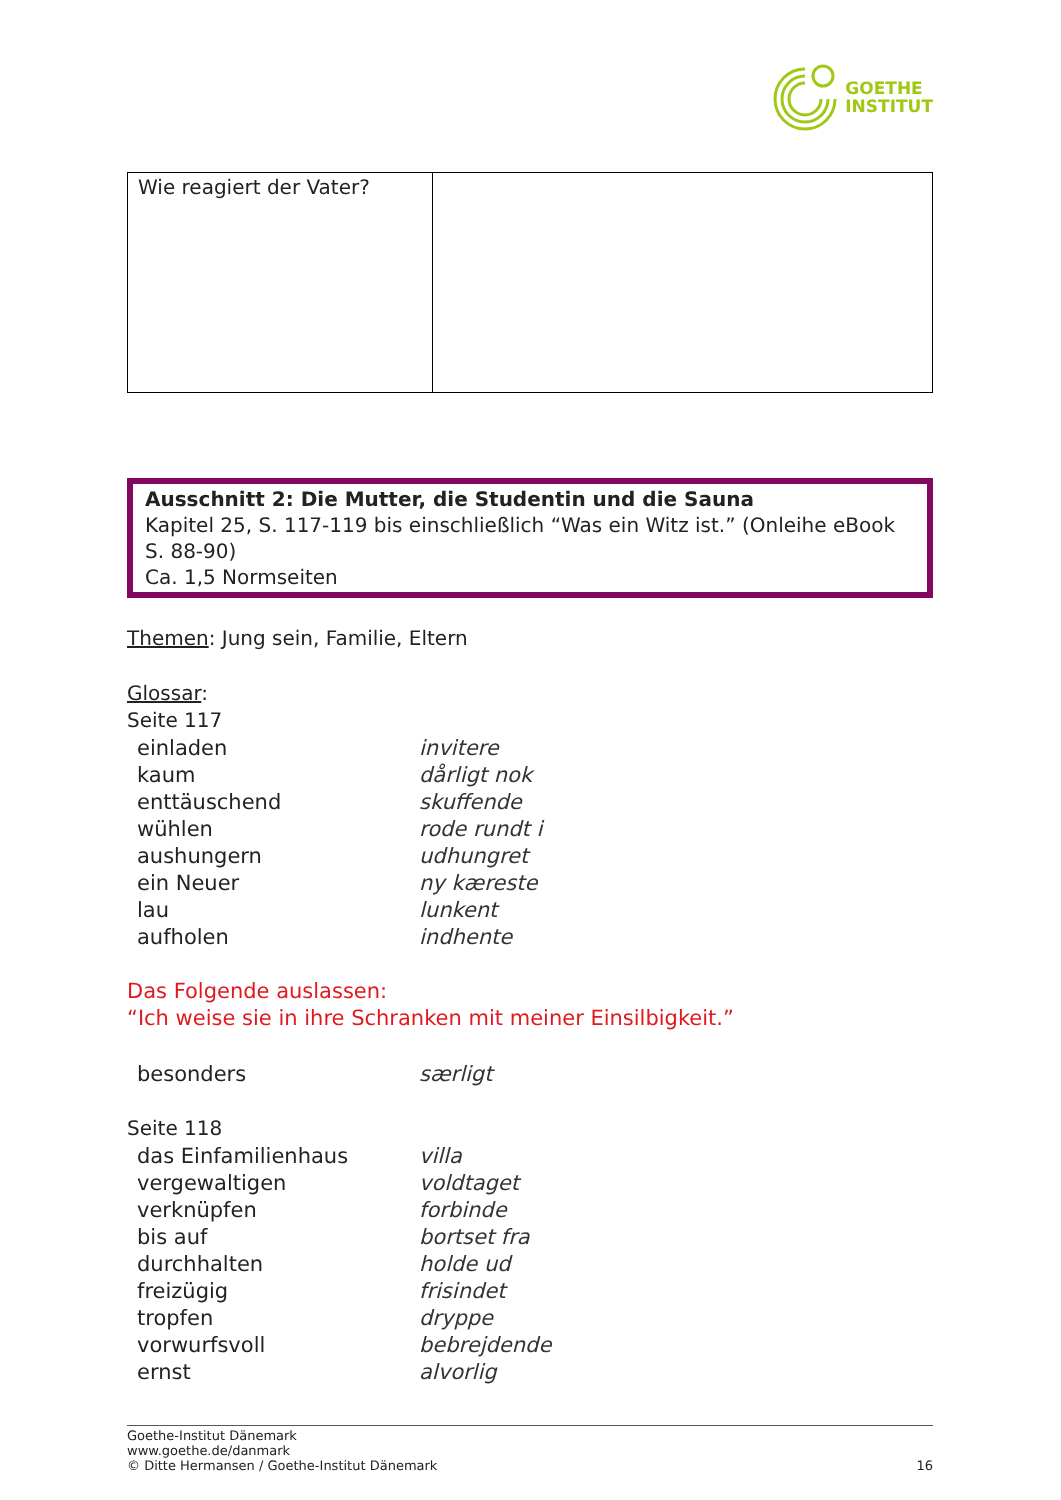GOETHE
INSTITUT
| Wie reagiert der Vater? | |
Ausschnitt 2: Die Mutter, die Studentin und die Sauna
Kapitel 25, S. 117-119 bis einschließlich “Was ein Witz ist.” (Onleihe eBook S. 88-90)
Ca. 1,5 Normseiten
Themen: Jung sein, Familie, Eltern
Glossar:
Seite 117
| einladen | invitere |
| kaum | dårligt nok |
| enttäuschend | skuffende |
| wühlen | rode rundt i |
| aushungern | udhungret |
| ein Neuer | ny kæreste |
| lau | lunkent |
| aufholen | indhente |
Das Folgende auslassen:
“Ich weise sie in ihre Schranken mit meiner Einsilbigkeit.”
| besonders | særligt |
Seite 118
| das Einfamilienhaus | villa |
| vergewaltigen | voldtaget |
| verknüpfen | forbinde |
| bis auf | bortset fra |
| durchhalten | holde ud |
| freizügig | frisindet |
| tropfen | dryppe |
| vorwurfsvoll | bebrejdende |
| ernst | alvorlig |
Goethe-Institut Dänemark
www.goethe.de/danmark
© Ditte Hermansen / Goethe-Institut Dänemark 16